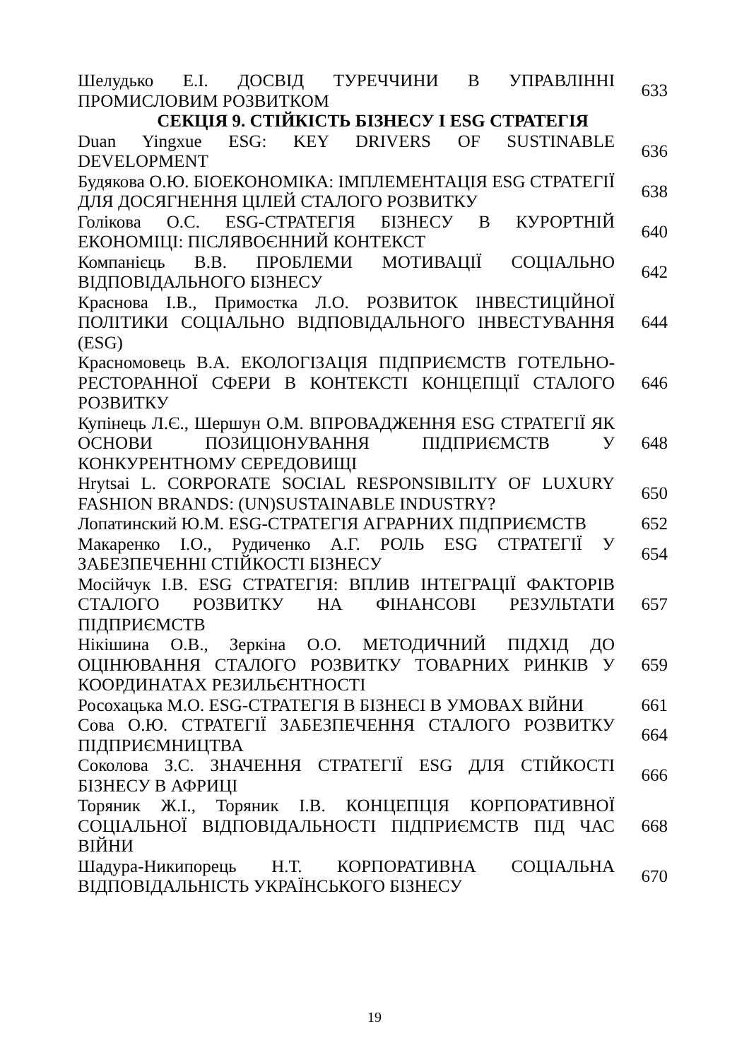| Шелудько Е.І. ДОСВІД ТУРЕЧЧИНИ В УПРАВЛІННІ ПРОМИСЛОВИМ РОЗВИТКОМ | 633 |
| СЕКЦІЯ 9. СТІЙКІСТЬ БІЗНЕСУ І ESG СТРАТЕГІЯ | |
| Duan Yingxue ESG: KEY DRIVERS OF SUSTINABLE DEVELOPMENT | 636 |
| Будякова О.Ю. БІОЕКОНОМІКА: ІМПЛЕМЕНТАЦІЯ ESG СТРАТЕГІЇ ДЛЯ ДОСЯГНЕННЯ ЦІЛЕЙ СТАЛОГО РОЗВИТКУ | 638 |
| Голікова О.С. ESG-СТРАТЕГІЯ БІЗНЕСУ В КУРОРТНІЙ ЕКОНОМІЦІ: ПІСЛЯВОЄННИЙ КОНТЕКСТ | 640 |
| Компанієць В.В. ПРОБЛЕМИ МОТИВАЦІЇ СОЦІАЛЬНО ВІДПОВІДАЛЬНОГО БІЗНЕСУ | 642 |
| Краснова І.В., Примостка Л.О. РОЗВИТОК ІНВЕСТИЦІЙНОЇ ПОЛІТИКИ СОЦІАЛЬНО ВІДПОВІДАЛЬНОГО ІНВЕСТУВАННЯ (ESG) | 644 |
| Красномовець В.А. ЕКОЛОГІЗАЦІЯ ПІДПРИЄМСТВ ГОТЕЛЬНО-РЕСТОРАННОЇ СФЕРИ В КОНТЕКСТІ КОНЦЕПЦІЇ СТАЛОГО РОЗВИТКУ | 646 |
| Купінець Л.Є., Шершун О.М. ВПРОВАДЖЕННЯ ESG СТРАТЕГІЇ ЯК ОСНОВИ ПОЗИЦІОНУВАННЯ ПІДПРИЄМСТВ У КОНКУРЕНТНОМУ СЕРЕДОВИЩІ | 648 |
| Hrytsai L. CORPORATE SOCIAL RESPONSIBILITY OF LUXURY FASHION BRANDS: (UN)SUSTAINABLE INDUSTRY? | 650 |
| Лопатинский Ю.М. ESG-СТРАТЕГІЯ АГРАРНИХ ПІДПРИЄМСТВ | 652 |
| Макаренко І.О., Рудиченко А.Г. РОЛЬ ESG СТРАТЕГІЇ У ЗАБЕЗПЕЧЕННІ СТІЙКОСТІ БІЗНЕСУ | 654 |
| Мосійчук І.В. ESG СТРАТЕГІЯ: ВПЛИВ ІНТЕГРАЦІЇ ФАКТОРІВ СТАЛОГО РОЗВИТКУ НА ФІНАНСОВІ РЕЗУЛЬТАТИ ПІДПРИЄМСТВ | 657 |
| Нікішина О.В., Зеркіна О.О. МЕТОДИЧНИЙ ПІДХІД ДО ОЦІНЮВАННЯ СТАЛОГО РОЗВИТКУ ТОВАРНИХ РИНКІВ У КООРДИНАТАХ РЕЗИЛЬЄНТНОСТІ | 659 |
| Росохацька М.О. ESG-СТРАТЕГІЯ В БІЗНЕСІ В УМОВАХ ВІЙНИ | 661 |
| Сова О.Ю. СТРАТЕГІЇ ЗАБЕЗПЕЧЕННЯ СТАЛОГО РОЗВИТКУ ПІДПРИЄМНИЦТВА | 664 |
| Соколова З.С. ЗНАЧЕННЯ СТРАТЕГІЇ ESG ДЛЯ СТІЙКОСТІ БІЗНЕСУ В АФРИЦІ | 666 |
| Торяник Ж.І., Торяник І.В. КОНЦЕПЦІЯ КОРПОРАТИВНОЇ СОЦІАЛЬНОЇ ВІДПОВІДАЛЬНОСТІ ПІДПРИЄМСТВ ПІД ЧАС ВІЙНИ | 668 |
| Шадура-Никипорець Н.Т. КОРПОРАТИВНА СОЦІАЛЬНА ВІДПОВІДАЛЬНІСТЬ УКРАЇНСЬКОГО БІЗНЕСУ | 670 |
19